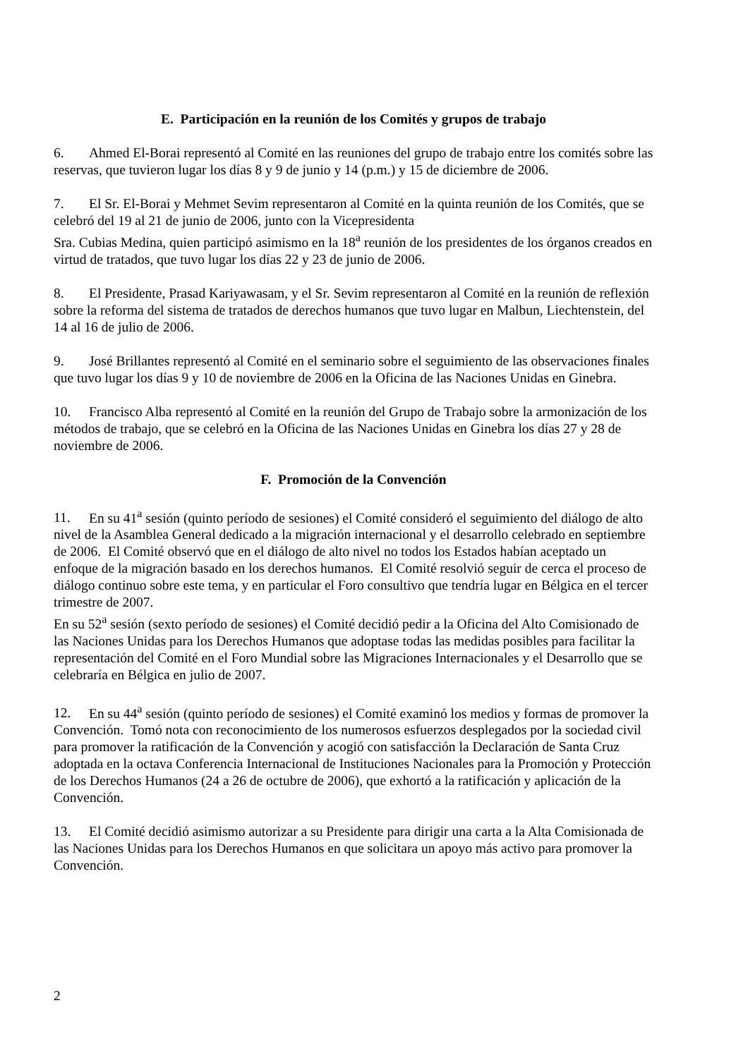E. Participación en la reunión de los Comités y grupos de trabajo
6. Ahmed El-Borai representó al Comité en las reuniones del grupo de trabajo entre los comités sobre las reservas, que tuvieron lugar los días 8 y 9 de junio y 14 (p.m.) y 15 de diciembre de 2006.
7. El Sr. El-Borai y Mehmet Sevim representaron al Comité en la quinta reunión de los Comités, que se celebró del 19 al 21 de junio de 2006, junto con la Vicepresidenta
Sra. Cubias Medina, quien participó asimismo en la 18<sup>a</sup> reunión de los presidentes de los órganos creados en virtud de tratados, que tuvo lugar los días 22 y 23 de junio de 2006.
8. El Presidente, Prasad Kariyawasam, y el Sr. Sevim representaron al Comité en la reunión de reflexión sobre la reforma del sistema de tratados de derechos humanos que tuvo lugar en Malbun, Liechtenstein, del 14 al 16 de julio de 2006.
9. José Brillantes representó al Comité en el seminario sobre el seguimiento de las observaciones finales que tuvo lugar los días 9 y 10 de noviembre de 2006 en la Oficina de las Naciones Unidas en Ginebra.
10. Francisco Alba representó al Comité en la reunión del Grupo de Trabajo sobre la armonización de los métodos de trabajo, que se celebró en la Oficina de las Naciones Unidas en Ginebra los días 27 y 28 de noviembre de 2006.
F. Promoción de la Convención
11. En su 41<sup>a</sup> sesión (quinto período de sesiones) el Comité consideró el seguimiento del diálogo de alto nivel de la Asamblea General dedicado a la migración internacional y el desarrollo celebrado en septiembre de 2006. El Comité observó que en el diálogo de alto nivel no todos los Estados habían aceptado un enfoque de la migración basado en los derechos humanos. El Comité resolvió seguir de cerca el proceso de diálogo continuo sobre este tema, y en particular el Foro consultivo que tendría lugar en Bélgica en el tercer trimestre de 2007.
En su 52<sup>a</sup> sesión (sexto período de sesiones) el Comité decidió pedir a la Oficina del Alto Comisionado de las Naciones Unidas para los Derechos Humanos que adoptase todas las medidas posibles para facilitar la representación del Comité en el Foro Mundial sobre las Migraciones Internacionales y el Desarrollo que se celebraría en Bélgica en julio de 2007.
12. En su 44<sup>a</sup> sesión (quinto período de sesiones) el Comité examinó los medios y formas de promover la Convención. Tomó nota con reconocimiento de los numerosos esfuerzos desplegados por la sociedad civil para promover la ratificación de la Convención y acogió con satisfacción la Declaración de Santa Cruz adoptada en la octava Conferencia Internacional de Instituciones Nacionales para la Promoción y Protección de los Derechos Humanos (24 a 26 de octubre de 2006), que exhortó a la ratificación y aplicación de la Convención.
13. El Comité decidió asimismo autorizar a su Presidente para dirigir una carta a la Alta Comisionada de las Naciones Unidas para los Derechos Humanos en que solicitara un apoyo más activo para promover la Convención.
2